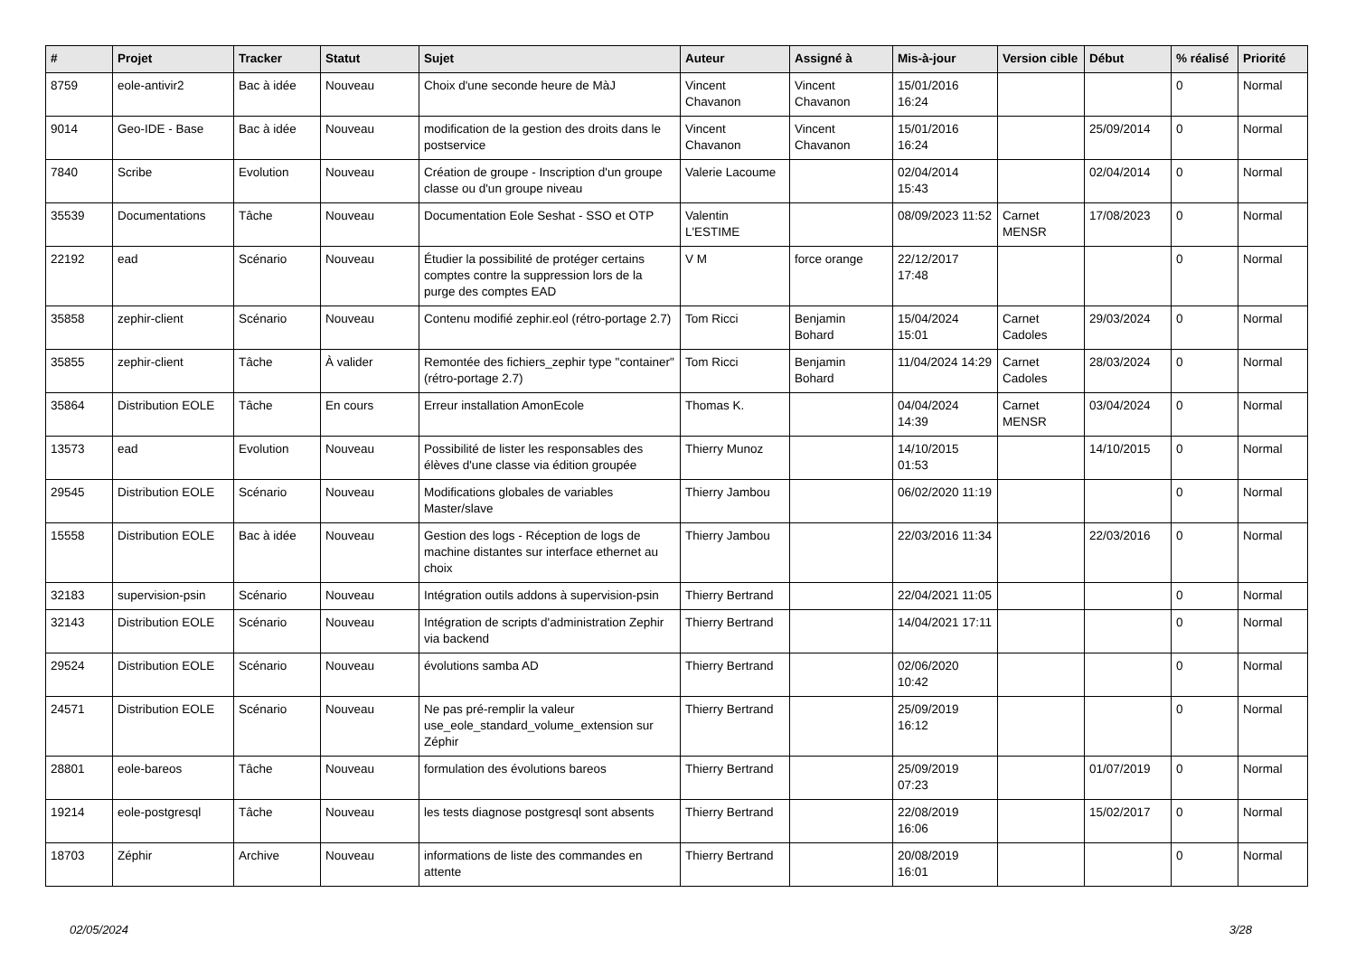| # | Projet | Tracker | Statut | Sujet | Auteur | Assigné à | Mis-à-jour | Version cible | Début | % réalisé | Priorité |
| --- | --- | --- | --- | --- | --- | --- | --- | --- | --- | --- | --- |
| 8759 | eole-antivir2 | Bac à idée | Nouveau | Choix d'une seconde heure de MàJ | Vincent Chavanon | Vincent Chavanon | 15/01/2016 16:24 | | | 0 | Normal |
| 9014 | Geo-IDE - Base | Bac à idée | Nouveau | modification de la gestion des droits dans le postservice | Vincent Chavanon | Vincent Chavanon | 15/01/2016 16:24 | | 25/09/2014 | 0 | Normal |
| 7840 | Scribe | Evolution | Nouveau | Création de groupe - Inscription d'un groupe classe ou d'un groupe niveau | Valerie Lacoume | | 02/04/2014 15:43 | | 02/04/2014 | 0 | Normal |
| 35539 | Documentations | Tâche | Nouveau | Documentation Eole Seshat - SSO et OTP | Valentin L'ESTIME | | 08/09/2023 11:52 | Carnet MENSR | 17/08/2023 | 0 | Normal |
| 22192 | ead | Scénario | Nouveau | Étudier la possibilité de protéger certains comptes contre la suppression lors de la purge des comptes EAD | V M | force orange | 22/12/2017 17:48 | | | 0 | Normal |
| 35858 | zephir-client | Scénario | Nouveau | Contenu modifié zephir.eol (rétro-portage 2.7) | Tom Ricci | Benjamin Bohard | 15/04/2024 15:01 | Carnet Cadoles | 29/03/2024 | 0 | Normal |
| 35855 | zephir-client | Tâche | À valider | Remontée des fichiers_zephir type "container" (rétro-portage 2.7) | Tom Ricci | Benjamin Bohard | 11/04/2024 14:29 | Carnet Cadoles | 28/03/2024 | 0 | Normal |
| 35864 | Distribution EOLE | Tâche | En cours | Erreur installation AmonEcole | Thomas K. | | 04/04/2024 14:39 | Carnet MENSR | 03/04/2024 | 0 | Normal |
| 13573 | ead | Evolution | Nouveau | Possibilité de lister les responsables des élèves d'une classe via édition groupée | Thierry Munoz | | 14/10/2015 01:53 | | 14/10/2015 | 0 | Normal |
| 29545 | Distribution EOLE | Scénario | Nouveau | Modifications globales de variables Master/slave | Thierry Jambou | | 06/02/2020 11:19 | | | 0 | Normal |
| 15558 | Distribution EOLE | Bac à idée | Nouveau | Gestion des logs - Réception de logs de machine distantes sur interface ethernet au choix | Thierry Jambou | | 22/03/2016 11:34 | | 22/03/2016 | 0 | Normal |
| 32183 | supervision-psin | Scénario | Nouveau | Intégration outils addons à supervision-psin | Thierry Bertrand | | 22/04/2021 11:05 | | | 0 | Normal |
| 32143 | Distribution EOLE | Scénario | Nouveau | Intégration de scripts d'administration Zephir via backend | Thierry Bertrand | | 14/04/2021 17:11 | | | 0 | Normal |
| 29524 | Distribution EOLE | Scénario | Nouveau | évolutions samba AD | Thierry Bertrand | | 02/06/2020 10:42 | | | 0 | Normal |
| 24571 | Distribution EOLE | Scénario | Nouveau | Ne pas pré-remplir la valeur use_eole_standard_volume_extension sur Zéphir | Thierry Bertrand | | 25/09/2019 16:12 | | | 0 | Normal |
| 28801 | eole-bareos | Tâche | Nouveau | formulation des évolutions bareos | Thierry Bertrand | | 25/09/2019 07:23 | | 01/07/2019 | 0 | Normal |
| 19214 | eole-postgresql | Tâche | Nouveau | les tests diagnose postgresql sont absents | Thierry Bertrand | | 22/08/2019 16:06 | | 15/02/2017 | 0 | Normal |
| 18703 | Zéphir | Archive | Nouveau | informations de liste des commandes en attente | Thierry Bertrand | | 20/08/2019 16:01 | | | 0 | Normal |
02/05/2024 3/28